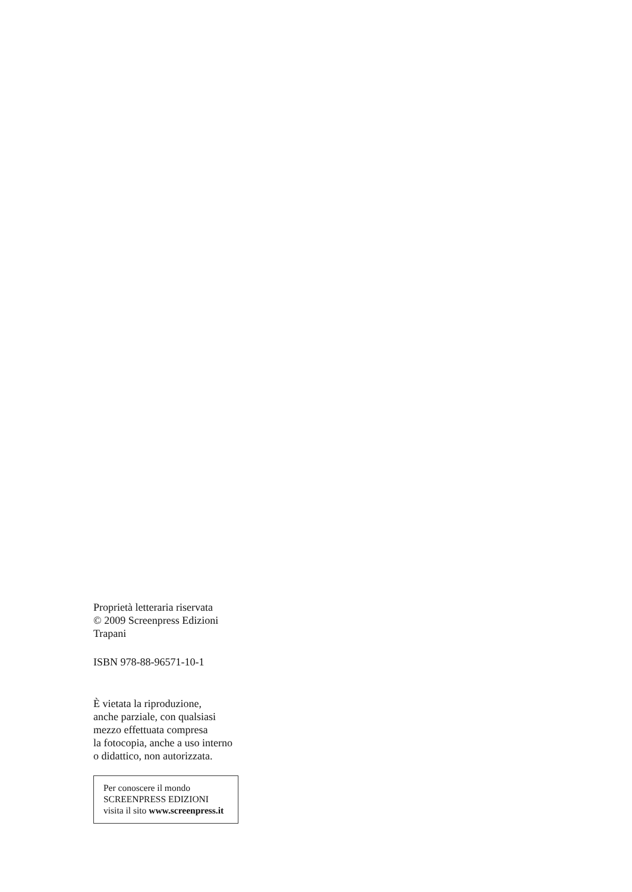Proprietà letteraria riservata
© 2009 Screenpress Edizioni
Trapani
ISBN 978-88-96571-10-1
È vietata la riproduzione,
anche parziale, con qualsiasi
mezzo effettuata compresa
la fotocopia, anche a uso interno
o didattico, non autorizzata.
Per conoscere il mondo
SCREENPRESS EDIZIONI
visita il sito www.screenpress.it